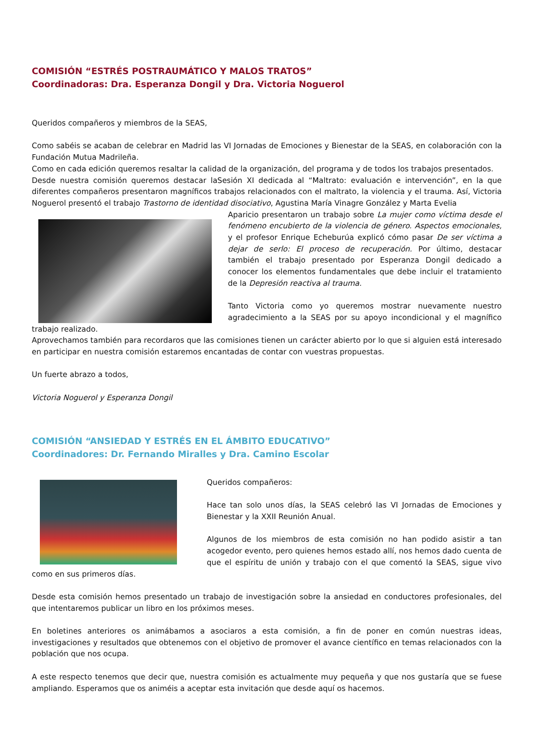COMISIÓN “ESTRÉS POSTRAUMÁTICO Y MALOS TRATOS”
Coordinadoras: Dra. Esperanza Dongil y Dra. Victoria Noguerol
Queridos compañeros y miembros de la SEAS,
Como sabéis se acaban de celebrar en Madrid las VI Jornadas de Emociones y Bienestar de la SEAS, en colaboración con la Fundación Mutua Madrileña.
Como en cada edición queremos resaltar la calidad de la organización, del programa y de todos los trabajos presentados.
Desde nuestra comisión queremos destacar laSesión XI dedicada al “Maltrato: evaluación e intervención”, en la que diferentes compañeros presentaron magníficos trabajos relacionados con el maltrato, la violencia y el trauma. Así, Victoria Noguerol presentó el trabajo Trastorno de identidad disociativo, Agustina María Vinagre González y Marta Evelia
Aparicio presentaron un trabajo sobre La mujer como víctima desde el fenómeno encubierto de la violencia de género. Aspectos emocionales, y el profesor Enrique Echeburúa explicó cómo pasar De ser víctima a dejar de serlo: El proceso de recuperación. Por último, destacar también el trabajo presentado por Esperanza Dongil dedicado a conocer los elementos fundamentales que debe incluir el tratamiento de la Depresión reactiva al trauma.
Tanto Victoria como yo queremos mostrar nuevamente nuestro agradecimiento a la SEAS por su apoyo incondicional y el magnífico trabajo realizado.
Aprovechamos también para recordaros que las comisiones tienen un carácter abierto por lo que si alguien está interesado en participar en nuestra comisión estaremos encantadas de contar con vuestras propuestas.
Un fuerte abrazo a todos,
Victoria Noguerol y Esperanza Dongil
COMISIÓN “ANSIEDAD Y ESTRÉS EN EL ÁMBITO EDUCATIVO”
Coordinadores: Dr. Fernando Miralles y Dra. Camino Escolar
Queridos compañeros:
Hace tan solo unos días, la SEAS celebró las VI Jornadas de Emociones y Bienestar y la XXII Reunión Anual.
Algunos de los miembros de esta comisión no han podido asistir a tan acogedor evento, pero quienes hemos estado allí, nos hemos dado cuenta de que el espíritu de unión y trabajo con el que comentó la SEAS, sigue vivo como en sus primeros días.
Desde esta comisión hemos presentado un trabajo de investigación sobre la ansiedad en conductores profesionales, del que intentaremos publicar un libro en los próximos meses.
En boletines anteriores os animábamos a asociaros a esta comisión, a fin de poner en común nuestras ideas, investigaciones y resultados que obtenemos con el objetivo de promover el avance científico en temas relacionados con la población que nos ocupa.
A este respecto tenemos que decir que, nuestra comisión es actualmente muy pequeña y que nos gustaría que se fuese ampliando. Esperamos que os animéis a aceptar esta invitación que desde aquí os hacemos.